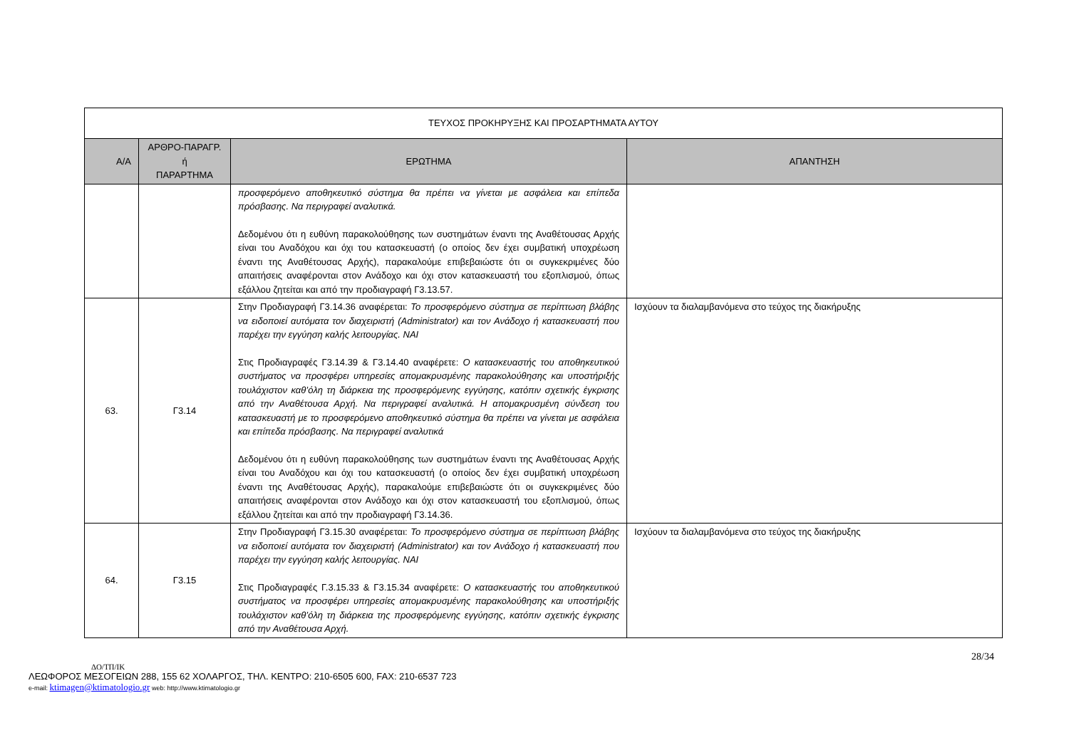| ΤΕΥΧΟΣ ΠΡΟΚΗΡΥΞΗΣ ΚΑΙ ΠΡΟΣΑΡΤΗΜΑΤΑ ΑΥΤΟΥ | | | |
| --- | --- | --- | --- |
| Α/Α | ΑΡΘΡΟ-ΠΑΡΑΓΡ. ή ΠΑΡΑΡΤΗΜΑ | ΕΡΩΤΗΜΑ | ΑΠΑΝΤΗΣΗ |
| | | προσφερόμενο αποθηκευτικό σύστημα θα πρέπει να γίνεται με ασφάλεια και επίπεδα πρόσβασης. Να περιγραφεί αναλυτικά. Δεδομένου ότι η ευθύνη παρακολούθησης των συστημάτων έναντι της Αναθέτουσας Αρχής είναι του Αναδόχου και όχι του κατασκευαστή (ο οποίος δεν έχει συμβατική υποχρέωση έναντι της Αναθέτουσας Αρχής), παρακαλούμε επιβεβαιώστε ότι οι συγκεκριμένες δύο απαιτήσεις αναφέρονται στον Ανάδοχο και όχι στον κατασκευαστή του εξοπλισμού, όπως εξάλλου ζητείται και από την προδιαγραφή Γ3.13.57. | |
| 63. | Γ3.14 | Στην Προδιαγραφή Γ3.14.36 αναφέρεται: Το προσφερόμενο σύστημα σε περίπτωση βλάβης να ειδοποιεί αυτόματα τον διαχειριστή (Administrator) και τον Ανάδοχο ή κατασκευαστή που παρέχει την εγγύηση καλής λειτουργίας. ΝΑΙ Στις Προδιαγραφές Γ3.14.39 & Γ3.14.40 αναφέρετε: Ο κατασκευαστής του αποθηκευτικού συστήματος να προσφέρει υπηρεσίες απομακρυσμένης παρακολούθησης και υποστήριξής τουλάχιστον καθ’όλη τη διάρκεια της προσφερόμενης εγγύησης, κατόπιν σχετικής έγκρισης από την Αναθέτουσα Αρχή. Να περιγραφεί αναλυτικά. Η απομακρυσμένη σύνδεση του κατασκευαστή με το προσφερόμενο αποθηκευτικό σύστημα θα πρέπει να γίνεται με ασφάλεια και επίπεδα πρόσβασης. Να περιγραφεί αναλυτικά Δεδομένου ότι η ευθύνη παρακολούθησης των συστημάτων έναντι της Αναθέτουσας Αρχής είναι του Αναδόχου και όχι του κατασκευαστή (ο οποίος δεν έχει συμβατική υποχρέωση έναντι της Αναθέτουσας Αρχής), παρακαλούμε επιβεβαιώστε ότι οι συγκεκριμένες δύο απαιτήσεις αναφέρονται στον Ανάδοχο και όχι στον κατασκευαστή του εξοπλισμού, όπως εξάλλου ζητείται και από την προδιαγραφή Γ3.14.36. | Ισχύουν τα διαλαμβανόμενα στο τεύχος της διακήρυξης |
| 64. | Γ3.15 | Στην Προδιαγραφή Γ3.15.30 αναφέρεται: Το προσφερόμενο σύστημα σε περίπτωση βλάβης να ειδοποιεί αυτόματα τον διαχειριστή (Administrator) και τον Ανάδοχο ή κατασκευαστή που παρέχει την εγγύηση καλής λειτουργίας. ΝΑΙ Στις Προδιαγραφές Γ.3.15.33 & Γ3.15.34 αναφέρετε: Ο κατασκευαστής του αποθηκευτικού συστήματος να προσφέρει υπηρεσίες απομακρυσμένης παρακολούθησης και υποστήριξής τουλάχιστον καθ’όλη τη διάρκεια της προσφερόμενης εγγύησης, κατόπιν σχετικής έγκρισης από την Αναθέτουσα Αρχή. | Ισχύουν τα διαλαμβανόμενα στο τεύχος της διακήρυξης |
28/34
ΔΟ/ΤΠ/ΙΚ
ΛΕΩΦΟΡΟΣ ΜΕΣΟΓΕΙΩΝ 288, 155 62 ΧΟΛΑΡΓΟΣ, ΤΗΛ. ΚΕΝΤΡΟ: 210-6505 600, FAX: 210-6537 723
e-mail: ktimagen@ktimatologio.gr web: http://www.ktimatologio.gr